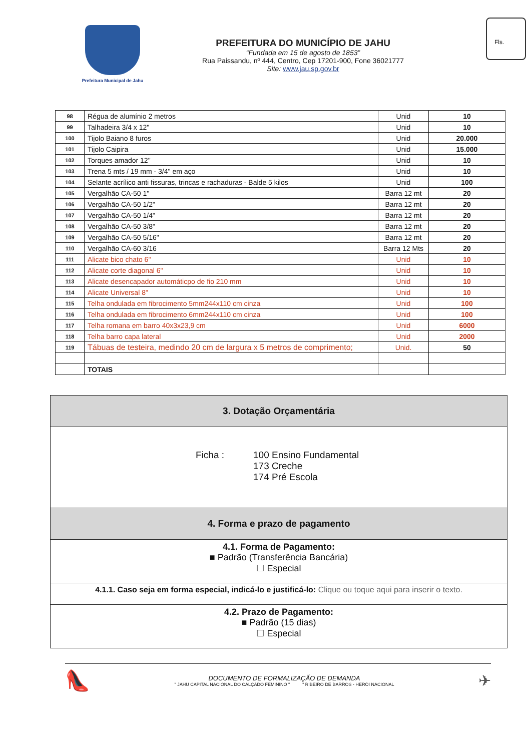Prefeitura Municipal de Jahu
PREFEITURA DO MUNICÍPIO DE JAHU
“Fundada em 15 de agosto de 1853”
Rua Paissandu, nº 444, Centro, Cep 17201-900, Fone 36021777
Site: www.jau.sp.gov.br
Fls.
| 98 | Régua de alumínio 2 metros | Unid | 10 |
| 99 | Talhadeira 3/4 x 12" | Unid | 10 |
| 100 | Tijolo Baiano 8 furos | Unid | 20.000 |
| 101 | Tijolo Caipira | Unid | 15.000 |
| 102 | Torques amador 12" | Unid | 10 |
| 103 | Trena 5 mts / 19 mm - 3/4" em aço | Unid | 10 |
| 104 | Selante acrílico anti fissuras, trincas e rachaduras - Balde 5 kilos | Unid | 100 |
| 105 | Vergalhão CA-50 1" | Barra 12 mt | 20 |
| 106 | Vergalhão CA-50 1/2" | Barra 12 mt | 20 |
| 107 | Vergalhão CA-50 1/4" | Barra 12 mt | 20 |
| 108 | Vergalhão CA-50 3/8" | Barra 12 mt | 20 |
| 109 | Vergalhão CA-50 5/16" | Barra 12 mt | 20 |
| 110 | Vergalhão CA-60 3/16 | Barra 12 Mts | 20 |
| 111 | Alicate bico chato 6" | Unid | 10 |
| 112 | Alicate corte diagonal 6" | Unid | 10 |
| 113 | Alicate desencapador automáticpo de fio 210 mm | Unid | 10 |
| 114 | Alicate Universal 8" | Unid | 10 |
| 115 | Telha ondulada em fibrocimento 5mm244x110 cm cinza | Unid | 100 |
| 116 | Telha ondulada em fibrocimento 6mm244x110 cm cinza | Unid | 100 |
| 117 | Telha romana em barro 40x3x23,9 cm | Unid | 6000 |
| 118 | Telha barro capa lateral | Unid | 2000 |
| 119 | Tábuas de testeira, medindo 20 cm de largura x 5 metros de comprimento; | Unid. | 50 |
| | TOTAIS | | |
3. Dotação Orçamentária
Ficha : 100 Ensino Fundamental
173 Creche
174 Pré Escola
4. Forma e prazo de pagamento
4.1. Forma de Pagamento:
■ Padrão (Transferência Bancária)
☐ Especial
4.1.1. Caso seja em forma especial, indicá-lo e justificá-lo: Clique ou toque aqui para inserir o texto.
4.2. Prazo de Pagamento:
■ Padrão (15 dias)
☐ Especial
👠
DOCUMENTO DE FORMALIZAÇÃO DE DEMANDA
" JAHU CAPITAL NACIONAL DO CALÇADO FEMININO " " RIBEIRO DE BARROS - HERÓI NACIONAL
✈